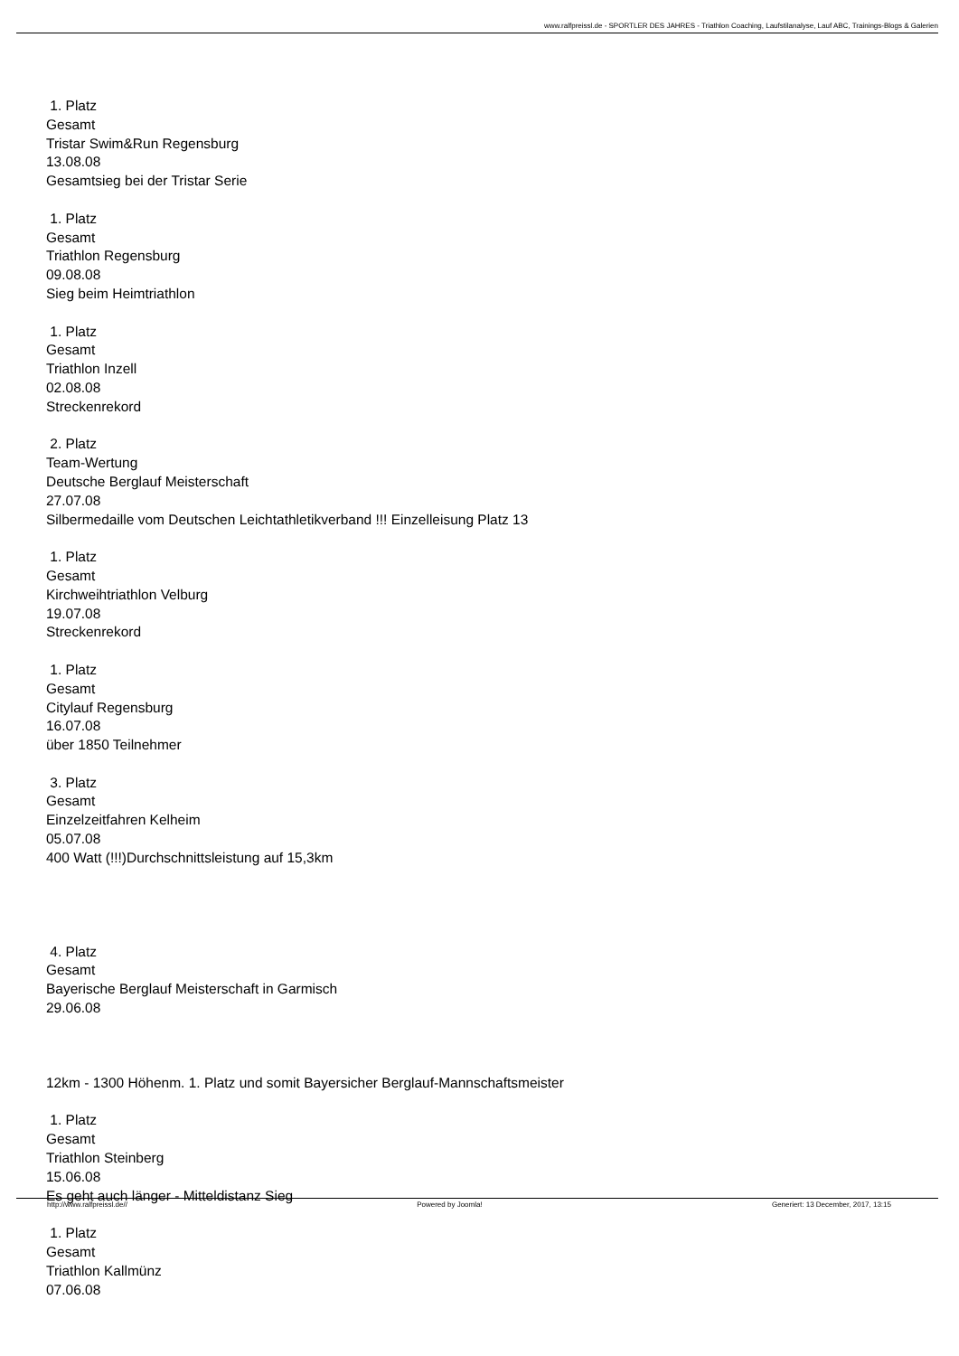www.ralfpreissl.de - SPORTLER DES JAHRES - Triathlon Coaching, Laufstilanalyse, Lauf ABC, Trainings-Blogs & Galerien
1. Platz
Gesamt
Tristar Swim&Run Regensburg
13.08.08
Gesamtsieg bei der Tristar Serie
1. Platz
Gesamt
Triathlon Regensburg
09.08.08
Sieg beim Heimtriathlon
1. Platz
Gesamt
Triathlon Inzell
02.08.08
Streckenrekord
2. Platz
Team-Wertung
Deutsche Berglauf Meisterschaft
27.07.08
Silbermedaille vom Deutschen Leichtathletikverband !!! Einzelleisung Platz 13
1. Platz
Gesamt
Kirchweihtriathlon Velburg
19.07.08
Streckenrekord
1. Platz
Gesamt
Citylauf Regensburg
16.07.08
über 1850 Teilnehmer
3. Platz
Gesamt
Einzelzeitfahren Kelheim
05.07.08
400 Watt (!!!)Durchschnittsleistung auf 15,3km
4. Platz
Gesamt
Bayerische Berglauf Meisterschaft in Garmisch
29.06.08
12km - 1300 Höhenm. 1. Platz und somit Bayersicher Berglauf-Mannschaftsmeister
1. Platz
Gesamt
Triathlon Steinberg
15.06.08
Es geht auch länger - Mitteldistanz Sieg
1. Platz
Gesamt
Triathlon Kallmünz
07.06.08
http://www.ralfpreissl.de// Powered by Joomla! Generiert: 13 December, 2017, 13:15